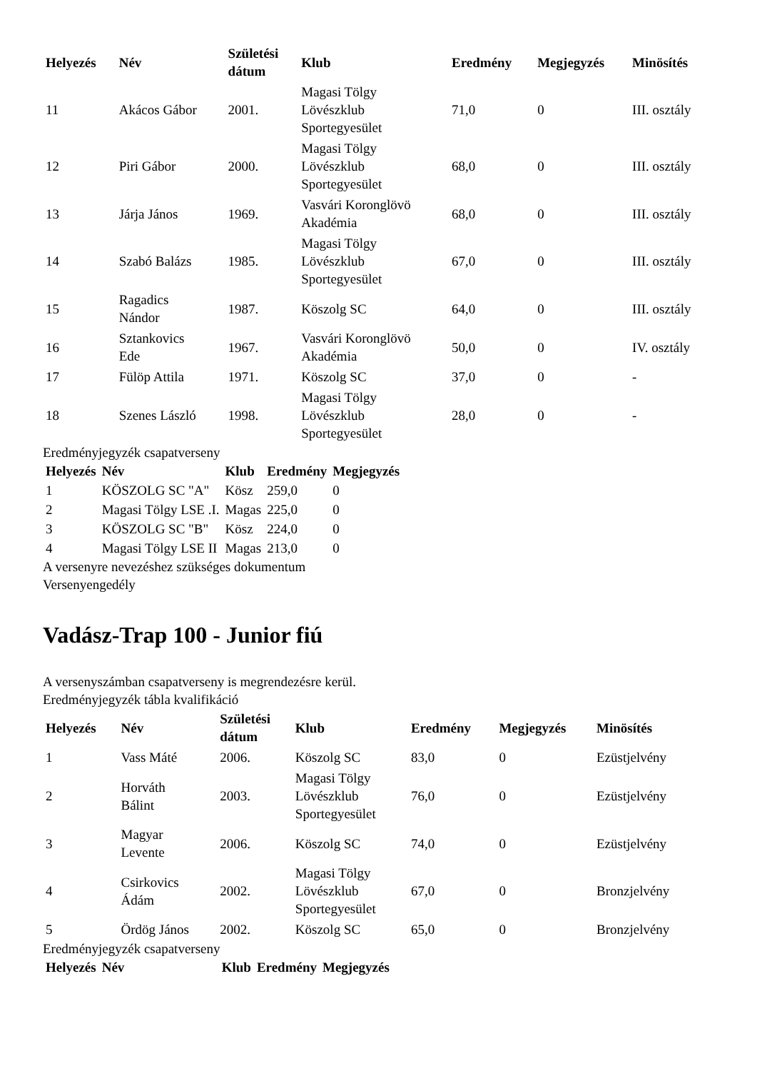| Helyezés | Név | Születési dátum | Klub | Eredmény | Megjegyzés | Minösítés |
| --- | --- | --- | --- | --- | --- | --- |
| 11 | Akácos Gábor | 2001. | Magasi Tölgy Lövészklub Sportegyesület | 71,0 | 0 | III. osztály |
| 12 | Piri Gábor | 2000. | Magasi Tölgy Lövészklub Sportegyesület | 68,0 | 0 | III. osztály |
| 13 | Járja János | 1969. | Vasvári Koronglövö Akadémia | 68,0 | 0 | III. osztály |
| 14 | Szabó Balázs | 1985. | Magasi Tölgy Lövészklub Sportegyesület | 67,0 | 0 | III. osztály |
| 15 | Ragadics Nándor | 1987. | Köszolg SC | 64,0 | 0 | III. osztály |
| 16 | Sztankovics Ede | 1967. | Vasvári Koronglövö Akadémia | 50,0 | 0 | IV. osztály |
| 17 | Fülöp Attila | 1971. | Köszolg SC | 37,0 | 0 | - |
| 18 | Szenes László | 1998. | Magasi Tölgy Lövészklub Sportegyesület | 28,0 | 0 | - |
Eredményjegyzék csapatverseny
| Helyezés | Név | Klub | Eredmény | Megjegyzés |
| --- | --- | --- | --- | --- |
| 1 | KÖSZOLG SC "A" | Kösz | 259,0 | 0 |
| 2 | Magasi Tölgy LSE .I. | Magas | 225,0 | 0 |
| 3 | KÖSZOLG SC "B" | Kösz | 224,0 | 0 |
| 4 | Magasi Tölgy LSE II | Magas | 213,0 | 0 |
A versenyre nevezéshez szükséges dokumentum
Versenyengedély
Vadász-Trap 100 - Junior fiú
A versenyszámban csapatverseny is megrendezésre kerül.
Eredményjegyzék tábla kvalifikáció
| Helyezés | Név | Születési dátum | Klub | Eredmény | Megjegyzés | Minösítés |
| --- | --- | --- | --- | --- | --- | --- |
| 1 | Vass Máté | 2006. | Köszolg SC | 83,0 | 0 | Ezüstjelvény |
| 2 | Horváth Bálint | 2003. | Magasi Tölgy Lövészklub Sportegyesület | 76,0 | 0 | Ezüstjelvény |
| 3 | Magyar Levente | 2006. | Köszolg SC | 74,0 | 0 | Ezüstjelvény |
| 4 | Csirkovics Ádám | 2002. | Magasi Tölgy Lövészklub Sportegyesület | 67,0 | 0 | Bronzjelvény |
| 5 | Ördög János | 2002. | Köszolg SC | 65,0 | 0 | Bronzjelvény |
Eredményjegyzék csapatverseny
| Helyezés | Név | Klub | Eredmény | Megjegyzés |
| --- | --- | --- | --- | --- |